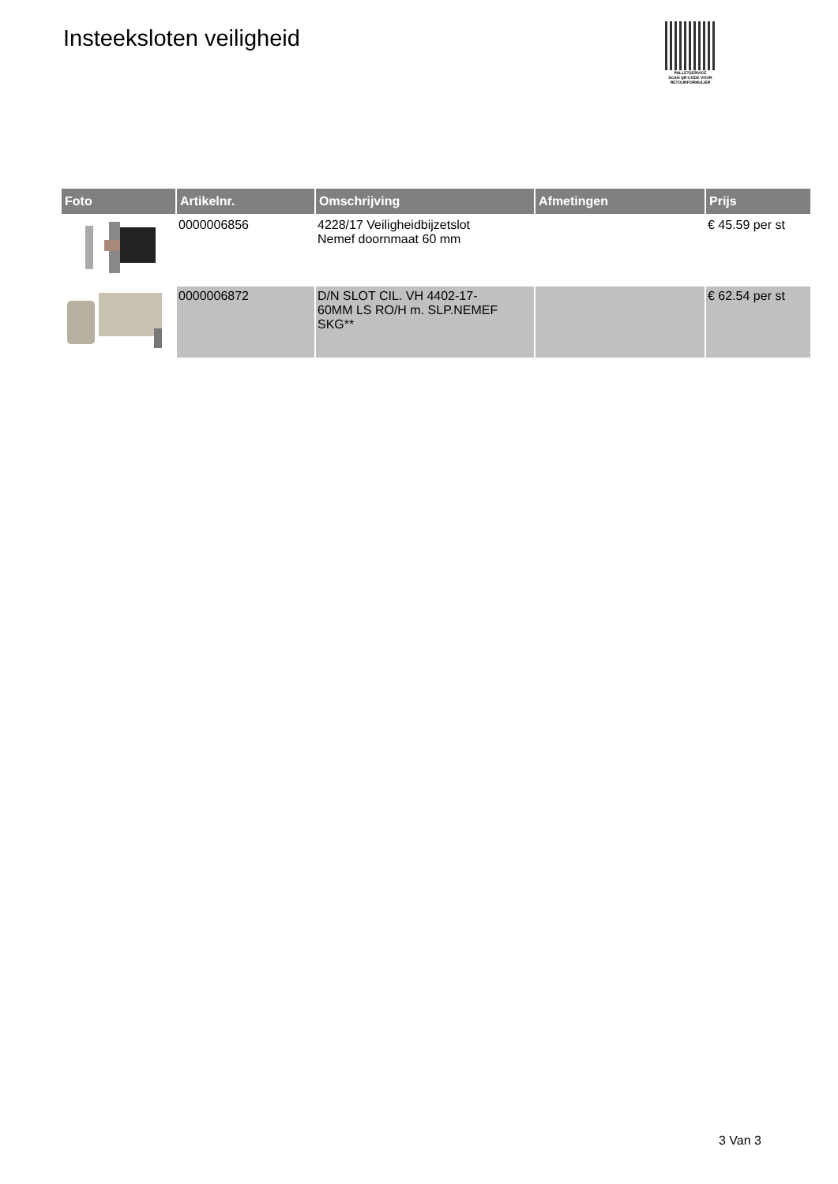Insteeksloten veiligheid
PALLETSERVICE
SCAN QR-CODE VOOR RETOURFORMULIER
| Foto | Artikelnr. | Omschrijving | Afmetingen | Prijs |
| --- | --- | --- | --- | --- |
| | 0000006856 | 4228/17 Veiligheidbijzetslot Nemef doornmaat 60 mm | | € 45.59 per st |
| | 0000006872 | D/N SLOT CIL. VH 4402-17- 60MM LS RO/H m. SLP.NEMEF SKG** | | € 62.54 per st |
3 Van 3